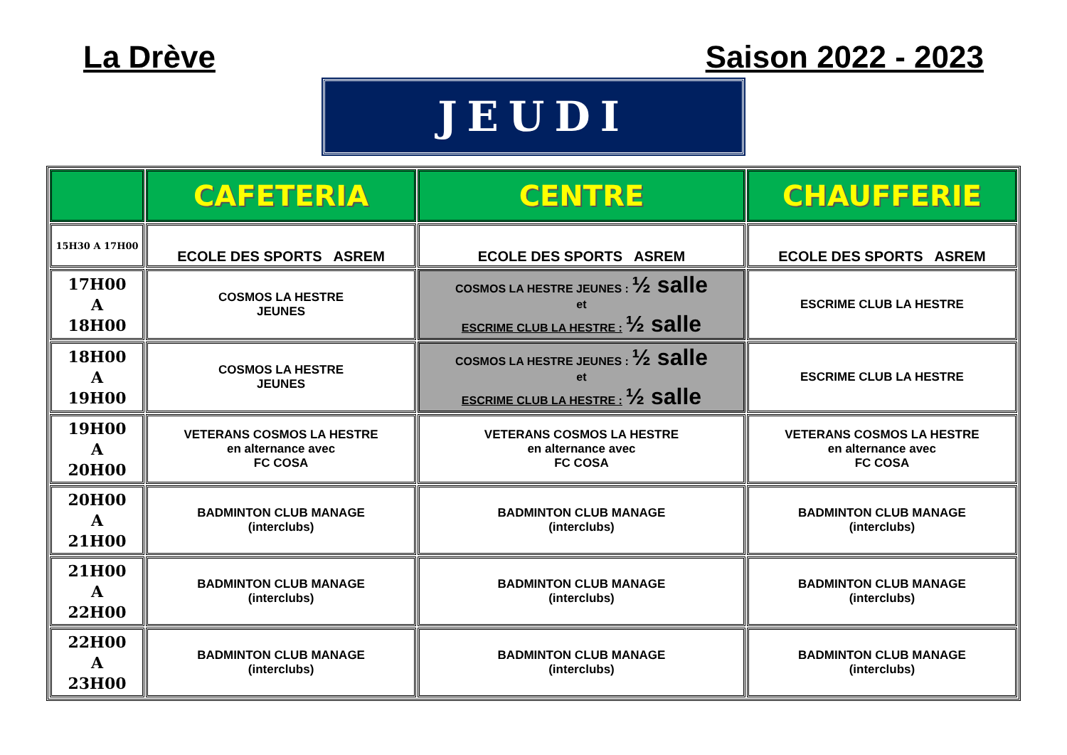La Drève Saison 2022 - 2023
JEUDI
| | CAFETERIA | CENTRE | CHAUFFERIE |
| --- | --- | --- | --- |
| 15H30 A 17H00 | ECOLE DES SPORTS ASREM | ECOLE DES SPORTS ASREM | ECOLE DES SPORTS ASREM |
| 17H00 A 18H00 | COSMOS LA HESTRE JEUNES | COSMOS LA HESTRE JEUNES : ½ salle et ESCRIME CLUB LA HESTRE : ½ salle | ESCRIME CLUB LA HESTRE |
| 18H00 A 19H00 | COSMOS LA HESTRE JEUNES | COSMOS LA HESTRE JEUNES : ½ salle et ESCRIME CLUB LA HESTRE : ½ salle | ESCRIME CLUB LA HESTRE |
| 19H00 A 20H00 | VETERANS COSMOS LA HESTRE en alternance avec FC COSA | VETERANS COSMOS LA HESTRE en alternance avec FC COSA | VETERANS COSMOS LA HESTRE en alternance avec FC COSA |
| 20H00 A 21H00 | BADMINTON CLUB MANAGE (interclubs) | BADMINTON CLUB MANAGE (interclubs) | BADMINTON CLUB MANAGE (interclubs) |
| 21H00 A 22H00 | BADMINTON CLUB MANAGE (interclubs) | BADMINTON CLUB MANAGE (interclubs) | BADMINTON CLUB MANAGE (interclubs) |
| 22H00 A 23H00 | BADMINTON CLUB MANAGE (interclubs) | BADMINTON CLUB MANAGE (interclubs) | BADMINTON CLUB MANAGE (interclubs) |